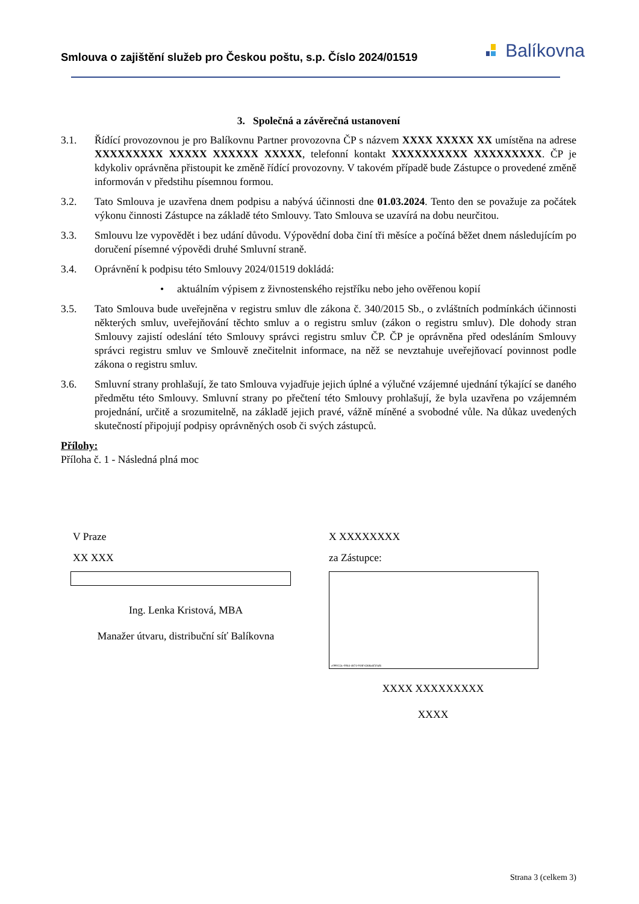Smlouva o zajištění služeb pro Českou poštu, s.p. Číslo 2024/01519
Balíkovna
3. Společná a závěrečná ustanovení
3.1. Řídící provozovnou je pro Balíkovnu Partner provozovna ČP s názvem XXXX XXXXX XX umístěna na adrese XXXXXXXXX XXXXX XXXXXX XXXXX, telefonní kontakt XXXXXXXXXX XXXXXXXXX. ČP je kdykoliv oprávněna přistoupit ke změně řídící provozovny. V takovém případě bude Zástupce o provedené změně informován v předstihu písemnou formou.
3.2. Tato Smlouva je uzavřena dnem podpisu a nabývá účinnosti dne 01.03.2024. Tento den se považuje za počátek výkonu činnosti Zástupce na základě této Smlouvy. Tato Smlouva se uzavírá na dobu neurčitou.
3.3. Smlouvu lze vypovědět i bez udání důvodu. Výpovědní doba činí tři měsíce a počíná běžet dnem následujícím po doručení písemné výpovědi druhé Smluvní straně.
3.4. Oprávnění k podpisu této Smlouvy 2024/01519 dokládá:
• aktuálním výpisem z živnostenského rejstříku nebo jeho ověřenou kopií
3.5. Tato Smlouva bude uveřejněna v registru smluv dle zákona č. 340/2015 Sb., o zvláštních podmínkách účinnosti některých smluv, uveřejňování těchto smluv a o registru smluv (zákon o registru smluv). Dle dohody stran Smlouvy zajistí odeslání této Smlouvy správci registru smluv ČP. ČP je oprávněna před odesláním Smlouvy správci registru smluv ve Smlouvě znečitelnit informace, na něž se nevztahuje uveřejňovací povinnost podle zákona o registru smluv.
3.6. Smluvní strany prohlašují, že tato Smlouva vyjadřuje jejich úplné a výlučné vzájemné ujednání týkající se daného předmětu této Smlouvy. Smluvní strany po přečtení této Smlouvy prohlašují, že byla uzavřena po vzájemném projednání, určitě a srozumitelně, na základě jejich pravé, vážně míněné a svobodné vůle. Na důkaz uvedených skutečností připojují podpisy oprávněných osob či svých zástupců.
Přílohy:
Příloha č. 1 - Následná plná moc
V Praze
XX XXX
Ing. Lenka Kristová, MBA
Manažer útvaru, distribuční síť Balíkovna
X XXXXXXXX
za Zástupce:
e099153e-0064-4874-918f-6368a6f50af6
XXXX XXXXXXXXX
XXXX
Strana 3 (celkem 3)